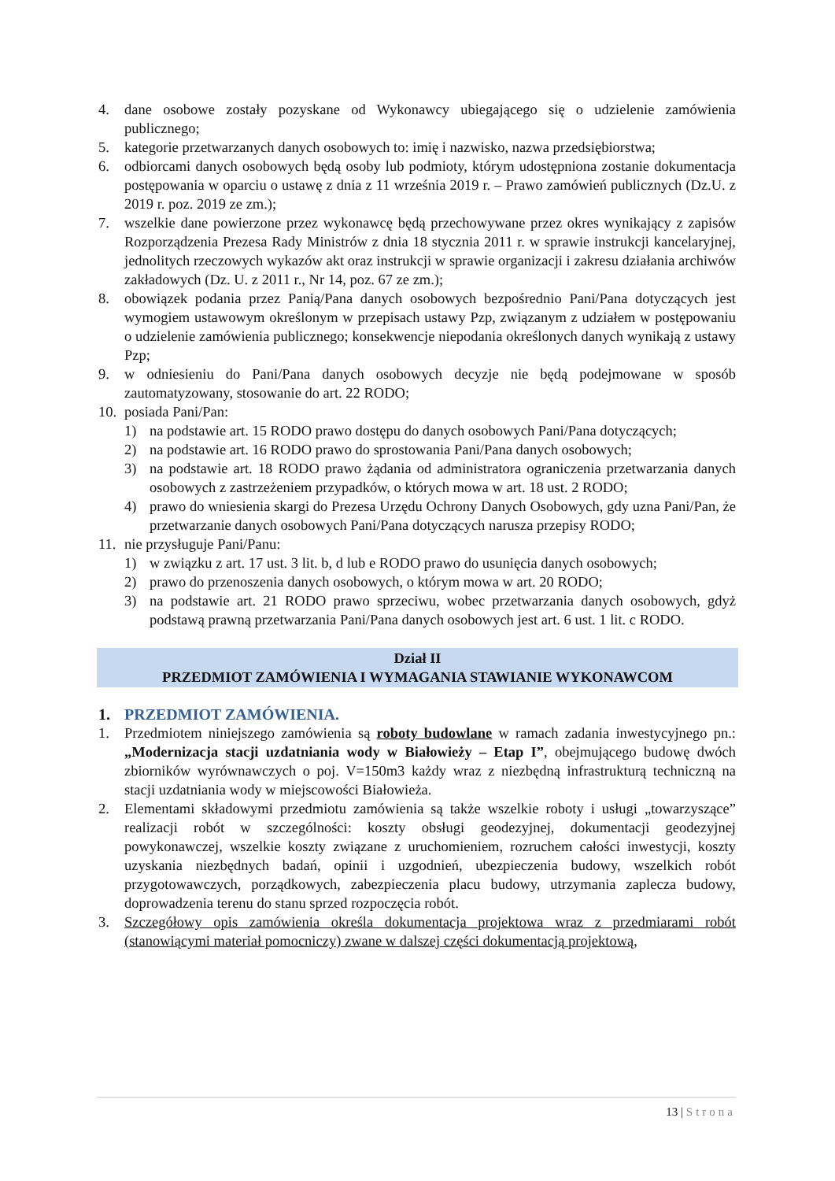4. dane osobowe zostały pozyskane od Wykonawcy ubiegającego się o udzielenie zamówienia publicznego;
5. kategorie przetwarzanych danych osobowych to: imię i nazwisko, nazwa przedsiębiorstwa;
6. odbiorcami danych osobowych będą osoby lub podmioty, którym udostępniona zostanie dokumentacja postępowania w oparciu o ustawę z dnia z 11 września 2019 r. – Prawo zamówień publicznych (Dz.U. z 2019 r. poz. 2019 ze zm.);
7. wszelkie dane powierzone przez wykonawcę będą przechowywane przez okres wynikający z zapisów Rozporządzenia Prezesa Rady Ministrów z dnia 18 stycznia 2011 r. w sprawie instrukcji kancelaryjnej, jednolitych rzeczowych wykazów akt oraz instrukcji w sprawie organizacji i zakresu działania archiwów zakładowych (Dz. U. z 2011 r., Nr 14, poz. 67 ze zm.);
8. obowiązek podania przez Panią/Pana danych osobowych bezpośrednio Pani/Pana dotyczących jest wymogiem ustawowym określonym w przepisach ustawy Pzp, związanym z udziałem w postępowaniu o udzielenie zamówienia publicznego; konsekwencje niepodania określonych danych wynikają z ustawy Pzp;
9. w odniesieniu do Pani/Pana danych osobowych decyzje nie będą podejmowane w sposób zautomatyzowany, stosowanie do art. 22 RODO;
10.
posiada Pani/Pan:
1) na podstawie art. 15 RODO prawo dostępu do danych osobowych Pani/Pana dotyczących;
2) na podstawie art. 16 RODO prawo do sprostowania Pani/Pana danych osobowych;
3) na podstawie art. 18 RODO prawo żądania od administratora ograniczenia przetwarzania danych osobowych z zastrzeżeniem przypadków, o których mowa w art. 18 ust. 2 RODO;
4) prawo do wniesienia skargi do Prezesa Urzędu Ochrony Danych Osobowych, gdy uzna Pani/Pan, że przetwarzanie danych osobowych Pani/Pana dotyczących narusza przepisy RODO;
11.
nie przysługuje Pani/Panu:
1) w związku z art. 17 ust. 3 lit. b, d lub e RODO prawo do usunięcia danych osobowych;
2) prawo do przenoszenia danych osobowych, o którym mowa w art. 20 RODO;
3) na podstawie art. 21 RODO prawo sprzeciwu, wobec przetwarzania danych osobowych, gdyż podstawą prawną przetwarzania Pani/Pana danych osobowych jest art. 6 ust. 1 lit. c RODO.
Dział II
PRZEDMIOT ZAMÓWIENIA I WYMAGANIA STAWIANIE WYKONAWCOM
1. PRZEDMIOT ZAMÓWIENIA.
1. Przedmiotem niniejszego zamówienia są roboty budowlane w ramach zadania inwestycyjnego pn.: „Modernizacja stacji uzdatniania wody w Białowieży – Etap I”, obejmującego budowę dwóch zbiorników wyrównawczych o poj. V=150m3 każdy wraz z niezbędną infrastrukturą techniczną na stacji uzdatniania wody w miejscowości Białowieża.
2. Elementami składowymi przedmiotu zamówienia są także wszelkie roboty i usługi „towarzyszące” realizacji robót w szczególności: koszty obsługi geodezyjnej, dokumentacji geodezyjnej powykonawczej, wszelkie koszty związane z uruchomieniem, rozruchem całości inwestycji, koszty uzyskania niezbędnych badań, opinii i uzgodnień, ubezpieczenia budowy, wszelkich robót przygotowawczych, porządkowych, zabezpieczenia placu budowy, utrzymania zaplecza budowy, doprowadzenia terenu do stanu sprzed rozpoczęcia robót.
3. Szczegółowy opis zamówienia określa dokumentacja projektowa wraz z przedmiarami robót (stanowiącymi materiał pomocniczy) zwane w dalszej części dokumentacją projektową,
13 | Strona